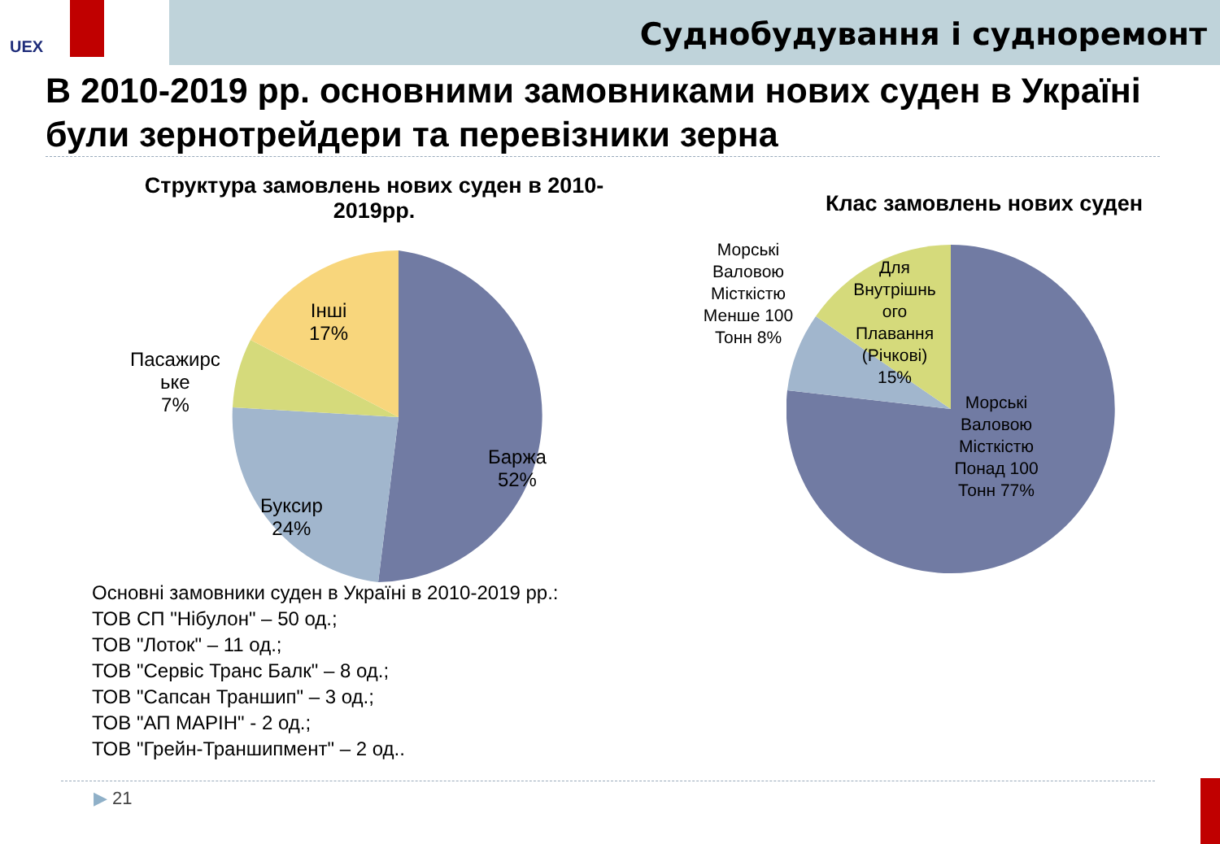UEX
Суднобудування і судноремонт
В 2010-2019 рр. основними замовниками нових суден в Україні були зернотрейдери та перевізники зерна
Структура замовлень нових суден в 2010-2019рр.
Інші
17%
Пасажирс
ьке
7%
Баржа
52%
Буксир
24%
Клас замовлень нових суден
Морські Валовою Місткістю Менше 100 Тонн 8%
Для Внутрішнь ого Плавання (Річкові) 15%
Морські Валовою Місткістю Понад 100 Тонн 77%
Основні замовники суден в Україні в 2010-2019 рр.:
ТОВ СП "Нібулон" – 50 од.;
ТОВ "Лоток" – 11 од.;
ТОВ "Сервіс Транс Балк" – 8 од.;
ТОВ "Сапсан Траншип" – 3 од.;
ТОВ "АП МАРІН" - 2 од.;
ТОВ "Грейн-Траншипмент" – 2 од..
▶ 21